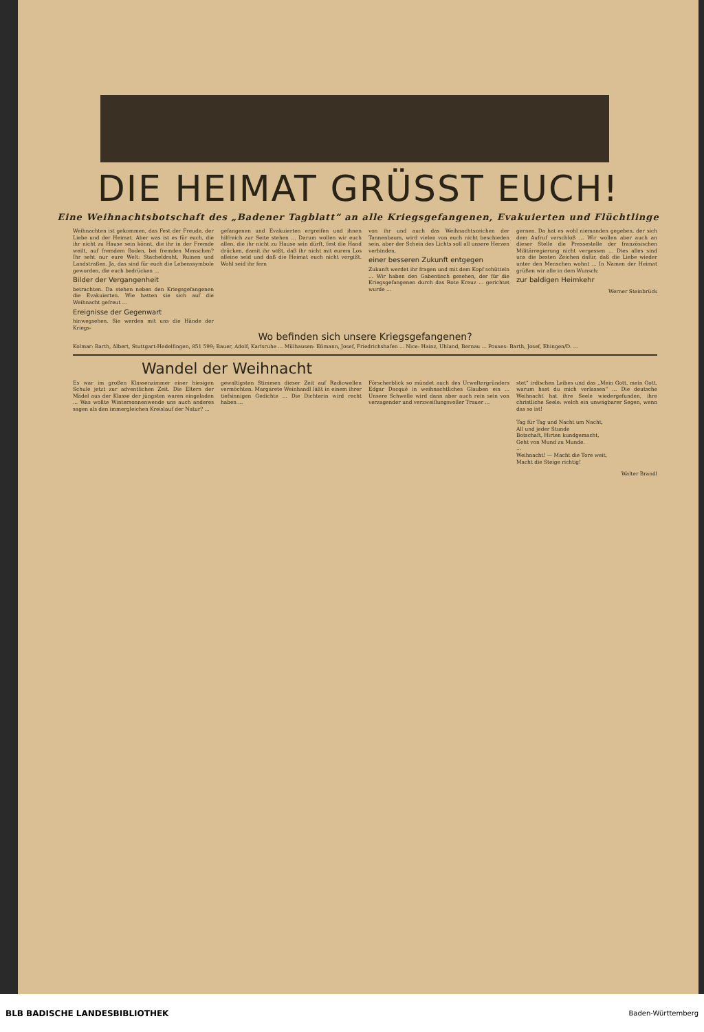DIE HEIMAT GRÜSST EUCH!
Eine Weihnachtsbotschaft des „Badener Tagblatt“ an alle Kriegsgefangenen, Evakuierten und Flüchtlinge
Weihnachten ist gekommen, das Fest der Freude, der Liebe und der Heimat. Aber was ist es für euch, die ihr nicht zu Hause sein könnt, die ihr in der Fremde weilt, auf fremdem Boden, bei fremden Menschen? Ihr seht nur eure Welt: Stacheldraht, Ruinen und Landstraßen. Ja, das sind für euch die Lebenssymbole geworden, die euch bedrücken ...
Bilder der Vergangenheit
betrachten. Da stehen neben den Kriegsgefangenen die Evakuierten. Wie hatten sie sich auf die Weihnacht gefreut ...
Ereignisse der Gegenwart
hinwegsehen. Sie werden mit uns die Hände der Kriegs-
gefangenen und Evakuierten ergreifen und ihnen hilfreich zur Seite stehen ... Darum wollen wir euch allen, die ihr nicht zu Hause sein dürft, fest die Hand drücken, damit ihr wißt, daß ihr nicht mit eurem Los alleine seid und daß die Heimat euch nicht vergißt. Wohl seid ihr fern
von ihr und auch das Weihnachtszeichen der Tannenbaum, wird vielen von euch nicht beschieden sein, aber der Schein des Lichts soll all unsere Herzen verbinden,
einer besseren Zukunft entgegen
Zukunft werdet ihr fragen und mit dem Kopf schütteln ... Wir haben den Gabentisch gesehen, der für die Kriegsgefangenen durch das Rote Kreuz ... gerichtet wurde ...
gernen. Da hat es wohl niemanden gegeben, der sich dem Aufruf verschloß ... Wir wollen aber auch an dieser Stelle die Pressestelle der französischen Militärregierung nicht vergessen ... Dies alles sind uns die besten Zeichen dafür, daß die Liebe wieder unter den Menschen wohnt ... In Namen der Heimat grüßen wir alle in dem Wunsch:
zur baldigen Heimkehr
Werner Steinbrück
Wo befinden sich unsere Kriegsgefangenen?
Kolmar: Barth, Albert, Stuttgart-Hedelfingen, 851 599; Bauer, Adolf, Karlsruhe ... Mülhausen: Eßmann, Josef, Friedrichshafen ... Nice: Hainz, Uhland, Bernau ... Pouxes: Barth, Josef, Ehingen/D. ...
Wandel der Weihnacht
Es war im großen Klassenzimmer einer hiesigen Schule jetzt zur adventlichen Zeit. Die Eltern der Mädel aus der Klasse der jüngsten waren eingeladen ... Was wollte Wintersonnenwende uns auch anderes sagen als den immergleichen Kreislauf der Natur? ...
gewaltigsten Stimmen dieser Zeit auf Radiowellen vermöchten. Margarete Weinhandl läßt in einem ihrer tiefsinnigen Gedichte ... Die Dichterin wird recht haben ...
Förscherblick so mündet auch des Urweltergründers Edgar Dacqué in weihnachtliches Glauben ein ... Unsere Schwelle wird dann aber auch rein sein von verzagender und verzweiflungsvoller Trauer ...
stet“ irdischen Leibes und das „Mein Gott, mein Gott, warum hast du mich verlassen“ ... Die deutsche Weihnacht hat ihre Seele wiedergefunden, ihre christliche Seele: welch ein unwägbarer Segen, wenn das so ist!
Tag für Tag und Nacht um Nacht,
All und jeder Stunde
Botschaft, Hirten kundgemacht,
Geht von Mund zu Munde.
...
Weihnacht! — Macht die Tore weit,
Macht die Steige richtig!
Walter Brandl
BLB BADISCHE LANDESBIBLIOTHEK Baden-Württemberg